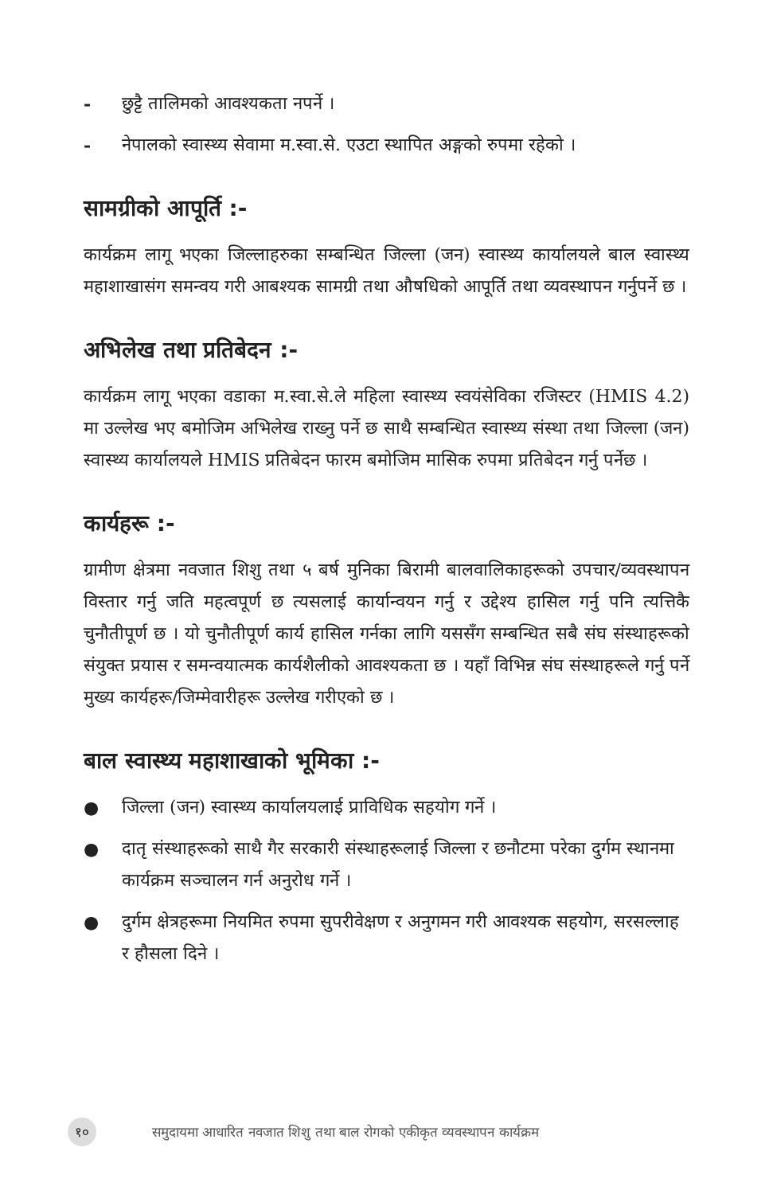- छुट्टै तालिमको आवश्यकता नपर्ने ।
- नेपालको स्वास्थ्य सेवामा म.स्वा.से. एउटा स्थापित अङ्गको रुपमा रहेको ।
सामग्रीको आपूर्ति :-
कार्यक्रम लागू भएका जिल्लाहरुका सम्बन्धित जिल्ला (जन) स्वास्थ्य कार्यालयले बाल स्वास्थ्य महाशाखासंग समन्वय गरी आबश्यक सामग्री तथा औषधिको आपूर्ति तथा व्यवस्थापन गर्नुपर्ने छ ।
अभिलेख तथा प्रतिबेदन :-
कार्यक्रम लागू भएका वडाका म.स्वा.से.ले महिला स्वास्थ्य स्वयंसेविका रजिस्टर (HMIS 4.2) मा उल्लेख भए बमोजिम अभिलेख राख्नु पर्ने छ साथै सम्बन्धित स्वास्थ्य संस्था तथा जिल्ला (जन) स्वास्थ्य कार्यालयले HMIS प्रतिबेदन फारम बमोजिम मासिक रुपमा प्रतिबेदन गर्नु पर्नेछ ।
कार्यहरू :-
ग्रामीण क्षेत्रमा नवजात शिशु तथा ५ बर्ष मुनिका बिरामी बालवालिकाहरूको उपचार/व्यवस्थापन विस्तार गर्नु जति महत्वपूर्ण छ त्यसलाई कार्यान्वयन गर्नु र उद्देश्य हासिल गर्नु पनि त्यत्तिकै चुनौतीपूर्ण छ । यो चुनौतीपूर्ण कार्य हासिल गर्नका लागि यससँग सम्बन्धित सबै संघ संस्थाहरूको संयुक्त प्रयास र समन्वयात्मक कार्यशैलीको आवश्यकता छ । यहाँ विभिन्न संघ संस्थाहरूले गर्नु पर्ने मुख्य कार्यहरू/जिम्मेवारीहरू उल्लेख गरीएको छ ।
बाल स्वास्थ्य महाशाखाको भूमिका :-
● जिल्ला (जन) स्वास्थ्य कार्यालयलाई प्राविधिक सहयोग गर्ने ।
● दातृ संस्थाहरूको साथै गैर सरकारी संस्थाहरूलाई जिल्ला र छनौटमा परेका दुर्गम स्थानमा कार्यक्रम सञ्चालन गर्न अनुरोध गर्ने ।
● दुर्गम क्षेत्रहरूमा नियमित रुपमा सुपरीवेक्षण र अनुगमन गरी आवश्यक सहयोग, सरसल्लाह र हौसला दिने ।
१० समुदायमा आधारित नवजात शिशु तथा बाल रोगको एकीकृत व्यवस्थापन कार्यक्रम